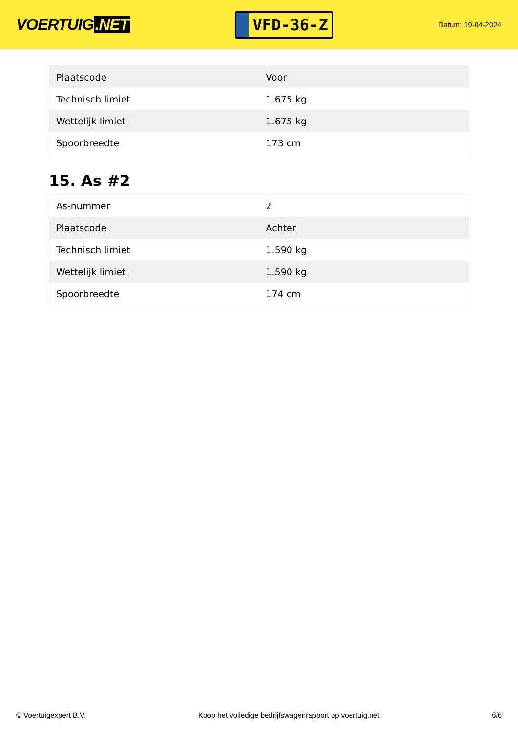VOERTUIG.NET
VFD-36-Z
Datum: 19-04-2024
| Plaatscode | Voor |
| Technisch limiet | 1.675 kg |
| Wettelijk limiet | 1.675 kg |
| Spoorbreedte | 173 cm |
15. As #2
| As-nummer | 2 |
| Plaatscode | Achter |
| Technisch limiet | 1.590 kg |
| Wettelijk limiet | 1.590 kg |
| Spoorbreedte | 174 cm |
© Voertuigexpert B.V. Koop het volledige bedrijfswagenrapport op voertuig.net 6/6